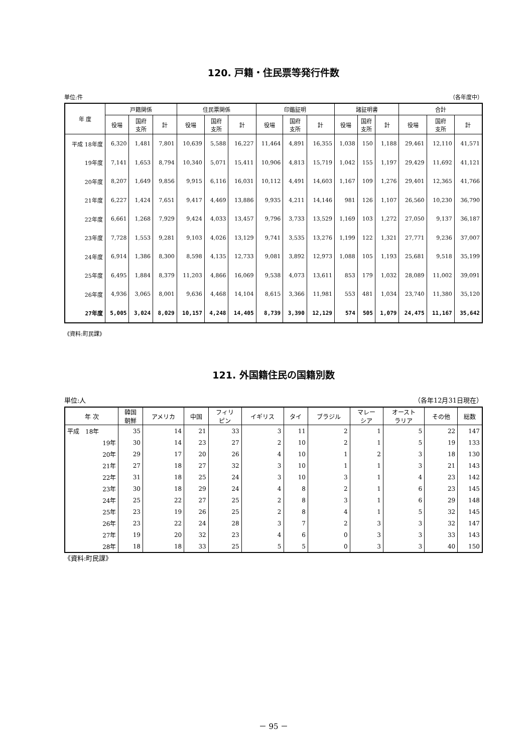120. 戸籍・住民票等発行件数
単位:件 （各年度中）
| 年 度 | 戸籍関係 | | | 住民票関係 | | | 印鑑証明 | | | 諸証明書 | | | 合計 | | |
| --- | --- | --- | --- | --- | --- | --- | --- | --- | --- | --- | --- | --- | --- | --- | --- |
| | 役場 | 国府 支所 | 計 | 役場 | 国府 支所 | 計 | 役場 | 国府 支所 | 計 | 役場 | 国府 支所 | 計 | 役場 | 国府 支所 | 計 |
| 平成 18年度 | 6,320 | 1,481 | 7,801 | 10,639 | 5,588 | 16,227 | 11,464 | 4,891 | 16,355 | 1,038 | 150 | 1,188 | 29,461 | 12,110 | 41,571 |
| 19年度 | 7,141 | 1,653 | 8,794 | 10,340 | 5,071 | 15,411 | 10,906 | 4,813 | 15,719 | 1,042 | 155 | 1,197 | 29,429 | 11,692 | 41,121 |
| 20年度 | 8,207 | 1,649 | 9,856 | 9,915 | 6,116 | 16,031 | 10,112 | 4,491 | 14,603 | 1,167 | 109 | 1,276 | 29,401 | 12,365 | 41,766 |
| 21年度 | 6,227 | 1,424 | 7,651 | 9,417 | 4,469 | 13,886 | 9,935 | 4,211 | 14,146 | 981 | 126 | 1,107 | 26,560 | 10,230 | 36,790 |
| 22年度 | 6,661 | 1,268 | 7,929 | 9,424 | 4,033 | 13,457 | 9,796 | 3,733 | 13,529 | 1,169 | 103 | 1,272 | 27,050 | 9,137 | 36,187 |
| 23年度 | 7,728 | 1,553 | 9,281 | 9,103 | 4,026 | 13,129 | 9,741 | 3,535 | 13,276 | 1,199 | 122 | 1,321 | 27,771 | 9,236 | 37,007 |
| 24年度 | 6,914 | 1,386 | 8,300 | 8,598 | 4,135 | 12,733 | 9,081 | 3,892 | 12,973 | 1,088 | 105 | 1,193 | 25,681 | 9,518 | 35,199 |
| 25年度 | 6,495 | 1,884 | 8,379 | 11,203 | 4,866 | 16,069 | 9,538 | 4,073 | 13,611 | 853 | 179 | 1,032 | 28,089 | 11,002 | 39,091 |
| 26年度 | 4,936 | 3,065 | 8,001 | 9,636 | 4,468 | 14,104 | 8,615 | 3,366 | 11,981 | 553 | 481 | 1,034 | 23,740 | 11,380 | 35,120 |
| 27年度 | 5,005 | 3,024 | 8,029 | 10,157 | 4,248 | 14,405 | 8,739 | 3,390 | 12,129 | 574 | 505 | 1,079 | 24,475 | 11,167 | 35,642 |
《資料:町民課》
121. 外国籍住民の国籍別数
単位:人 （各年12月31日現在）
| 年 次 | 韓国 朝鮮 | アメリカ | 中国 | フィリ ピン | イギリス | タイ | ブラジル | マレー シア | オースト ラリア | その他 | 総数 |
| --- | --- | --- | --- | --- | --- | --- | --- | --- | --- | --- | --- |
| 平成 18年 | 35 | 14 | 21 | 33 | 3 | 11 | 2 | 1 | 5 | 22 | 147 |
| 19年 | 30 | 14 | 23 | 27 | 2 | 10 | 2 | 1 | 5 | 19 | 133 |
| 20年 | 29 | 17 | 20 | 26 | 4 | 10 | 1 | 2 | 3 | 18 | 130 |
| 21年 | 27 | 18 | 27 | 32 | 3 | 10 | 1 | 1 | 3 | 21 | 143 |
| 22年 | 31 | 18 | 25 | 24 | 3 | 10 | 3 | 1 | 4 | 23 | 142 |
| 23年 | 30 | 18 | 29 | 24 | 4 | 8 | 2 | 1 | 6 | 23 | 145 |
| 24年 | 25 | 22 | 27 | 25 | 2 | 8 | 3 | 1 | 6 | 29 | 148 |
| 25年 | 23 | 19 | 26 | 25 | 2 | 8 | 4 | 1 | 5 | 32 | 145 |
| 26年 | 23 | 22 | 24 | 28 | 3 | 7 | 2 | 3 | 3 | 32 | 147 |
| 27年 | 19 | 20 | 32 | 23 | 4 | 6 | 0 | 3 | 3 | 33 | 143 |
| 28年 | 18 | 18 | 33 | 25 | 5 | 5 | 0 | 3 | 3 | 40 | 150 |
《資料:町民課》
－ 95 －